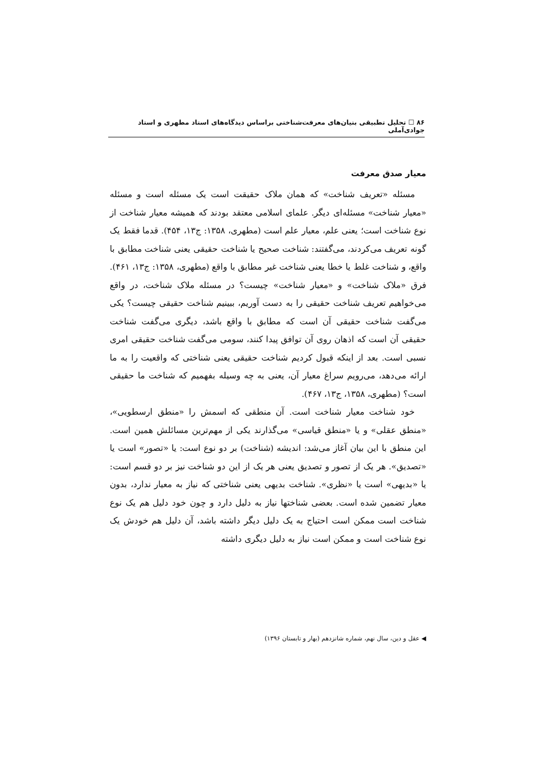۸۶ ☐ تحلیل تطبیقی بنیان‌های معرفت‌شناختی براساس دیدگاه‌های استاد مطهری و استاد جوادی‌آملی
معیار صدق معرفت
مسئله «تعریف شناخت» که همان ملاک حقیقت است یک مسئله است و مسئله «معیار شناخت» مسئله‌ای دیگر. علمای اسلامی معتقد بودند که همیشه معیار شناخت از نوع شناخت است؛ یعنی علم، معیار علم است (مطهری، ۱۳۵۸: ج۱۳، ۴۵۴). قدما فقط یک گونه تعریف می‌کردند، می‌گفتند: شناخت صحیح یا شناخت حقیقی یعنی شناخت مطابق با واقع، و شناخت غلط یا خطا یعنی شناخت غیر مطابق با واقع (مطهری، ۱۳۵۸: ج۱۳، ۴۶۱). فرق «ملاک شناخت» و «معیار شناخت» چیست؟ در مسئله ملاک شناخت، در واقع می‌خواهیم تعریف شناخت حقیقی را به دست آوریم، ببینیم شناخت حقیقی چیست؟ یکی می‌گفت شناخت حقیقی آن است که مطابق با واقع باشد، دیگری می‌گفت شناخت حقیقی آن است که اذهان روی آن توافق پیدا کنند، سومی می‌گفت شناخت حقیقی امری نسبی است. بعد از اینکه قبول کردیم شناخت حقیقی یعنی شناختی که واقعیت را به ما ارائه می‌دهد، می‌رویم سراغ معیار آن، یعنی به چه وسیله بفهمیم که شناخت ما حقیقی است؟ (مطهری، ۱۳۵۸، ج۱۳، ۴۶۷).
خود شناخت معیار شناخت است. آن منطقی که اسمش را «منطق ارسطویی»، «منطق عقلی» و یا «منطق قیاسی» می‌گذارند یکی از مهم‌ترین مسائلش همین است. این منطق با این بیان آغاز می‌شد: اندیشه (شناخت) بر دو نوع است: یا «تصور» است یا «تصدیق». هر یک از تصور و تصدیق یعنی هر یک از این دو شناخت نیز بر دو قسم است: یا «بدیهی» است یا «نظری». شناخت بدیهی یعنی شناختی که نیاز به معیار ندارد، بدون معیار تضمین شده است. بعضی شناختها نیاز به دلیل دارد و چون خود دلیل هم یک نوع شناخت است ممکن است احتیاج به یک دلیل دیگر داشته باشد، آن دلیل هم خودش یک نوع شناخت است و ممکن است نیاز به دلیل دیگری داشته
◀ عقل و دین، سال نهم، شماره شانزدهم (بهار و تابستان ۱۳۹۶)